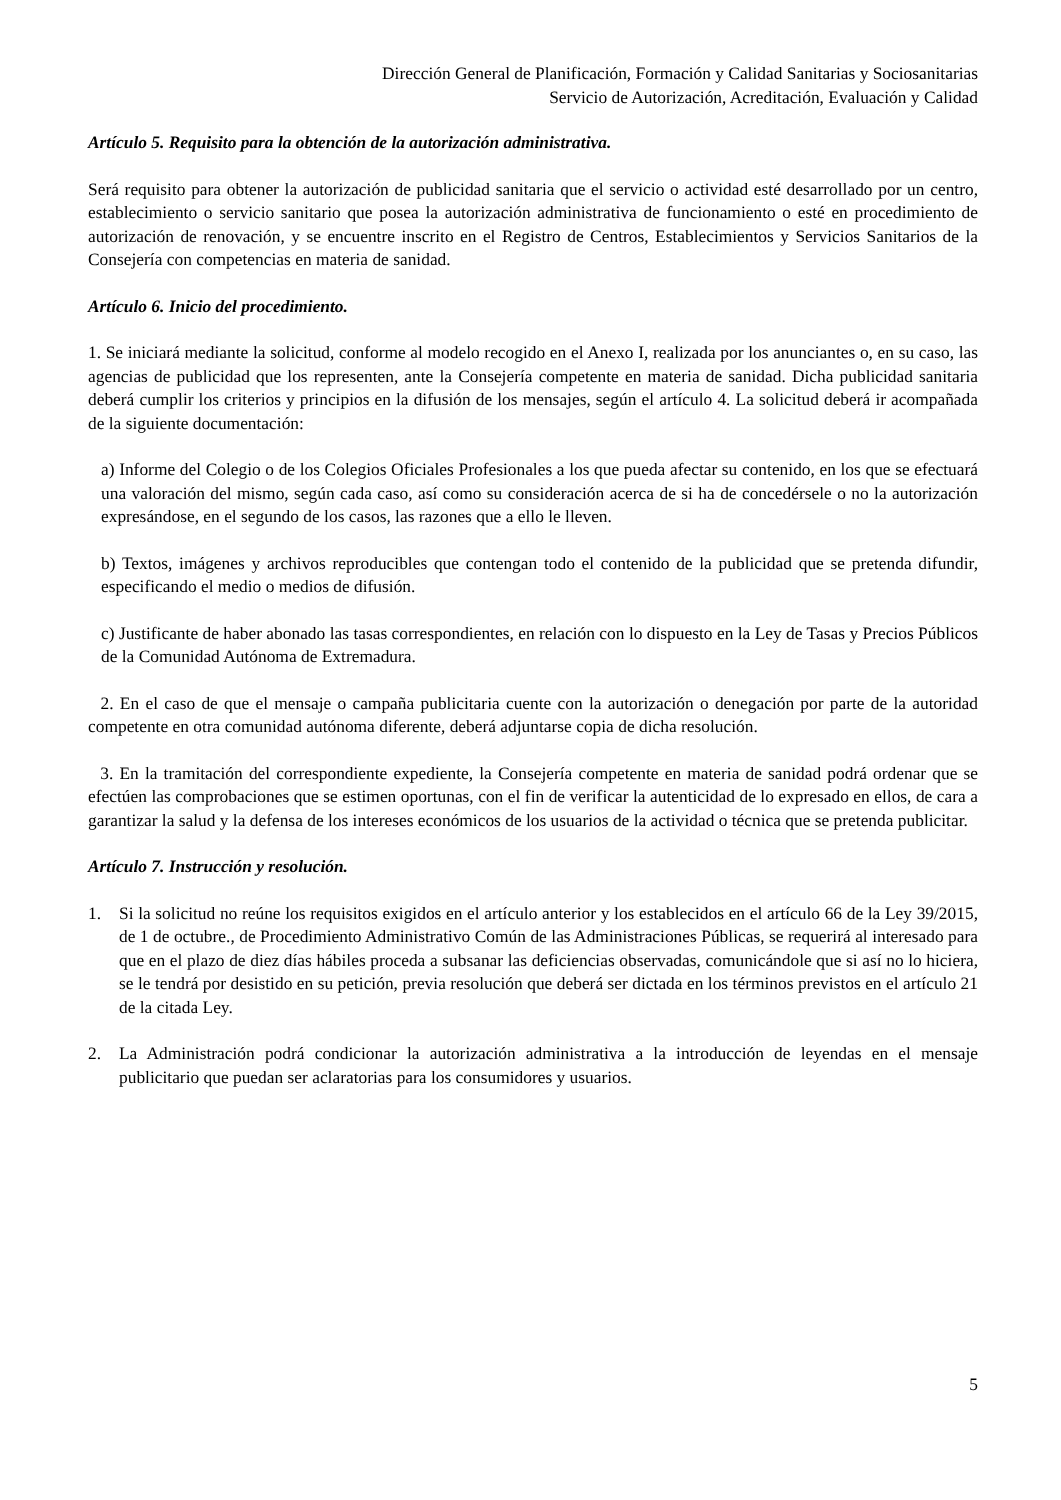Dirección General de Planificación, Formación y Calidad Sanitarias y Sociosanitarias
Servicio de Autorización, Acreditación, Evaluación y Calidad
Artículo 5. Requisito para la obtención de la autorización administrativa.
Será requisito para obtener la autorización de publicidad sanitaria que el servicio o actividad esté desarrollado por un centro, establecimiento o servicio sanitario que posea la autorización administrativa de funcionamiento o esté en procedimiento de autorización de renovación, y se encuentre inscrito en el Registro de Centros, Establecimientos y Servicios Sanitarios de la Consejería con competencias en materia de sanidad.
Artículo 6. Inicio del procedimiento.
1. Se iniciará mediante la solicitud, conforme al modelo recogido en el Anexo I, realizada por los anunciantes o, en su caso, las agencias de publicidad que los representen, ante la Consejería competente en materia de sanidad. Dicha publicidad sanitaria deberá cumplir los criterios y principios en la difusión de los mensajes, según el artículo 4. La solicitud deberá ir acompañada de la siguiente documentación:
a) Informe del Colegio o de los Colegios Oficiales Profesionales a los que pueda afectar su contenido, en los que se efectuará una valoración del mismo, según cada caso, así como su consideración acerca de si ha de concedérsele o no la autorización expresándose, en el segundo de los casos, las razones que a ello le lleven.
b) Textos, imágenes y archivos reproducibles que contengan todo el contenido de la publicidad que se pretenda difundir, especificando el medio o medios de difusión.
c) Justificante de haber abonado las tasas correspondientes, en relación con lo dispuesto en la Ley de Tasas y Precios Públicos de la Comunidad Autónoma de Extremadura.
2. En el caso de que el mensaje o campaña publicitaria cuente con la autorización o denegación por parte de la autoridad competente en otra comunidad autónoma diferente, deberá adjuntarse copia de dicha resolución.
3. En la tramitación del correspondiente expediente, la Consejería competente en materia de sanidad podrá ordenar que se efectúen las comprobaciones que se estimen oportunas, con el fin de verificar la autenticidad de lo expresado en ellos, de cara a garantizar la salud y la defensa de los intereses económicos de los usuarios de la actividad o técnica que se pretenda publicitar.
Artículo 7. Instrucción y resolución.
1. Si la solicitud no reúne los requisitos exigidos en el artículo anterior y los establecidos en el artículo 66 de la Ley 39/2015, de 1 de octubre., de Procedimiento Administrativo Común de las Administraciones Públicas, se requerirá al interesado para que en el plazo de diez días hábiles proceda a subsanar las deficiencias observadas, comunicándole que si así no lo hiciera, se le tendrá por desistido en su petición, previa resolución que deberá ser dictada en los términos previstos en el artículo 21 de la citada Ley.
2. La Administración podrá condicionar la autorización administrativa a la introducción de leyendas en el mensaje publicitario que puedan ser aclaratorias para los consumidores y usuarios.
5